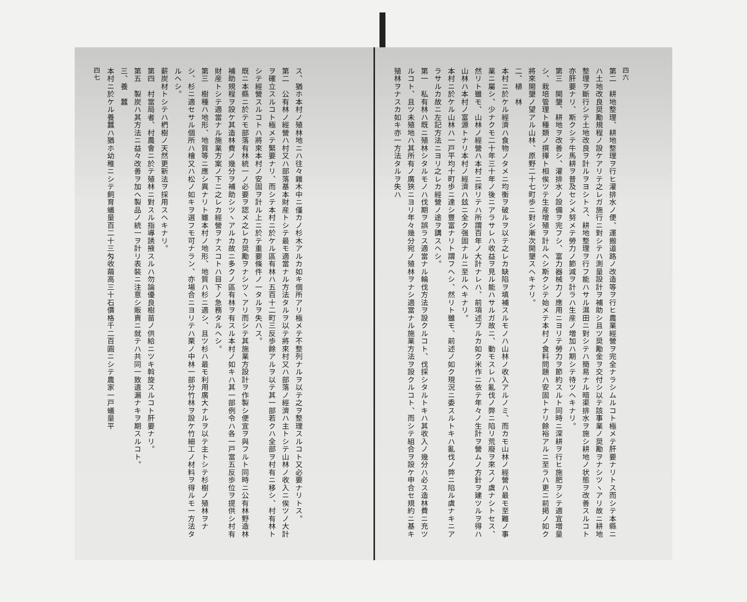四六
第二　耕地整理、耕地整理ヲ行ヒ灌排水ノ便、運搬道路ノ改造等ヲ行ヒ農業經營ヲ完全ナラシムルコト極メテ肝要ナリトス而シテ本縣ニハ土地改良奨勵規程ノ設ケアリテ之レガ施行ニ對シテハ測量設計ヲ補助シ且ツ奨勵金ヲ交付シ以テ該事業ノ奨勵ヲナシツヽアリ故ニ耕地整理ヲ斷行シテ土地改良ヲ計ルヲヨシトス、耕地整理ヲ行フ能ハサル濕田ニ對シテハ簡易ナル暗渠排水ヲ施シ耕地ノ状態ヲ改善スルコト亦肝要ナリ、斯クシテ牛馬耕ヲ普及セシメ努メテ勞力ノ節減ヲ計ラハ生産ノ増加ハ期シテ待ツヘキナリ。
第三　開墾、耕地ヲ改善シ、灌排水ノ設備ヲ完フシ、富力器械力ノ應用ニヨリテ勞力ヲ節約スルト同時ニ深耕ヲ行ヒ施肥ヲシテ適宜増量シ、栽培管理ト種類ノ撰擇ト相俟ツテ生産增殖ヲ計ルヘシ斯クシテ始メテ本村ノ食料問題ハ安固トナリ餘裕アルニ至ラハ更ニ前掲ノ如ク將來開墾ノ望アル山林、原野二十七町歩ニ對シ漸次開墾スヘキナリ。
二、植　林
本村ニ於ケル經濟ハ食物ノタメニ均衡ヲ破ルヲ以テ之レカ缺陷ヲ填補スルモノハ山林ノ收入アルノミ、而カモ山林ノ經營ハ最モ至難ノ事業ニ屬シ、少ナクモ二十年三十年ノ後ニアラサレハ收益ヲ見ル能ハサルガ故ニ、動モスレハ亂伐ノ弊ニ陷リ荒廢ヲ來スノ虞ナシトセス、然リト雖モ、山林ノ經營ハ本村ニ採リテハ所謂百年ノ大計ナレハ、前項述ブルカ如ク米作ニ依テ年々ノ生計ヲ營ムノ方針ヲ建ツルヲ得ハ山林ハ本村ノ富源トナリ本村ノ經濟ハ玆ニ全ク强固ナルニ至ルヘキナリ。
本村ニ於ケル山林ハ一戸平均十町歩ニ達シ豐富ナリト謂フヘシ、然リト雖モ、前述ノ如ク現況ニ委スルトキハ亂伐ノ弊ニ陷ル虞ナキニアラサルカ故ニ左記方法ニヨリ之レカ經營ノ途ヲ講スヘシ。
第一　私有林ハ既ニ殖林シタルモノハ伐期ヲ誤ラス適當ナル輪伐方法ヲ設クルコト、伐採シタルトキハ其收入ノ幾分ハ必ス造林費ニ充ツルコト、且ツ未殖地ハ其所有ノ廣狹ニヨリ年々幾分宛ノ殖林ヲナシ適當ナル施業方法ヲ設クルコト、而シテ組合ヲ設ケ申合セ規約ニ基キ殖林ヲナスカ如キ亦一方法タルヲ失ハ
ス、猶ホ本村ノ殖林地ニハ往々雜木中ニ僅カノ杉木アルカ如キ個所アリ極メテ不整列ナルヲ以テ之ヲ整理スルコト又必要ナリトス。
第二　公有林ノ經營ハ村又ハ部落基本財産トシテ最モ適當ナル方法タルヲ以テ將來村又ハ部落ノ經濟ハ主トシテ山林ノ收入ニ俟ツノ大計ヲ確立スルコト極メテ緊要ナリ、而シテ本村ニ於ケル區有林ハ五百十二町三反歩餘アルヲ以テ其一部若クハ全部ヲ村有ニ移シ、村有林トシテ經營スルコトハ將來本村ノ安固ヲ計ル上ニ於テ重要條件ノ一タルヲ失ハス。
既ニ本縣ニ於テモ部落有林統一ノ必要ヲ認メ之レカ奨勵ヲナシツヽアリ而シテ其施業方設計ヲ作製シ便宜ヲ與フルト同時ニ公有林野造林補助規程ヲ設ケ其造林費ノ幾分ヲ補助シツヽアルカ故ニ多クノ區有林ヲ有スル本村ノ如キハ其一部例令ハ各一戸當五反歩位ヲ提供シ村有財産トシテ適當ナル施業方案ノ下ニ之レカ經營ヲナスコトハ目下ノ急務タルヘシ。
第三　樹種ハ地形、地質等ニ應シ異ナリト雖本村ノ地形、地質ハ杉ニ適シ、且ツ杉ハ最モ利用廣大ナルヲ以テ主トシテ杉樹ノ殖林ヲナシ、杉ニ適セサル個所ハ檜又ハ松ノ如キヲ選フモ可ナラン、亦場合ニヨリテハ栗ノ中林一部分竹林ヲ設ケ竹細工ノ材料ヲ得ルモ一方法タルヘシ。
薪炭材トシテハ椚樹ノ天然更新法ヲ採用スヘキナリ。
第四　村當局者、村農會ニ於テ殖林ニ對スル指導誘掖スルハ勿論優良樹苗ノ供給ニツキ斡旋スルコト肝要ナリ。
第五　製炭ハ其方法ニ益々改善ヲ加ヘ製品ノ統一ヲ計リ表裝ニ注意シ販賣ニ就テハ共同一致遺漏ナキヲ期スルコト。
三、養　蠶
本村ニ於ケル養蠶ハ猶ホ幼稚ニシテ飼育蟻量百二十三匁收繭高三十石價格千二百圓ニシテ農家一戸蟻量平
四七